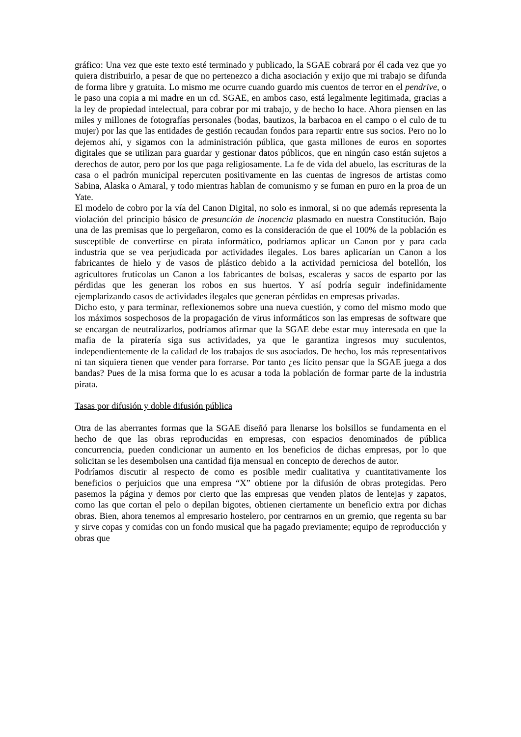gráfico: Una vez que este texto esté terminado y publicado, la SGAE cobrará por él cada vez que yo quiera distribuirlo, a pesar de que no pertenezco a dicha asociación y exijo que mi trabajo se difunda de forma libre y gratuita. Lo mismo me ocurre cuando guardo mis cuentos de terror en el pendrive, o le paso una copia a mi madre en un cd. SGAE, en ambos caso, está legalmente legitimada, gracias a la ley de propiedad intelectual, para cobrar por mi trabajo, y de hecho lo hace. Ahora piensen en las miles y millones de fotografías personales (bodas, bautizos, la barbacoa en el campo o el culo de tu mujer) por las que las entidades de gestión recaudan fondos para repartir entre sus socios. Pero no lo dejemos ahí, y sigamos con la administración pública, que gasta millones de euros en soportes digitales que se utilizan para guardar y gestionar datos públicos, que en ningún caso están sujetos a derechos de autor, pero por los que paga religiosamente. La fe de vida del abuelo, las escrituras de la casa o el padrón municipal repercuten positivamente en las cuentas de ingresos de artistas como Sabina, Alaska o Amaral, y todo mientras hablan de comunismo y se fuman en puro en la proa de un Yate.
El modelo de cobro por la vía del Canon Digital, no solo es inmoral, si no que además representa la violación del principio básico de presunción de inocencia plasmado en nuestra Constitución. Bajo una de las premisas que lo pergeñaron, como es la consideración de que el 100% de la población es susceptible de convertirse en pirata informático, podríamos aplicar un Canon por y para cada industria que se vea perjudicada por actividades ilegales. Los bares aplicarían un Canon a los fabricantes de hielo y de vasos de plástico debido a la actividad perniciosa del botellón, los agricultores frutícolas un Canon a los fabricantes de bolsas, escaleras y sacos de esparto por las pérdidas que les generan los robos en sus huertos. Y así podría seguir indefinidamente ejemplarizando casos de actividades ilegales que generan pérdidas en empresas privadas.
Dicho esto, y para terminar, reflexionemos sobre una nueva cuestión, y como del mismo modo que los máximos sospechosos de la propagación de virus informáticos son las empresas de software que se encargan de neutralizarlos, podríamos afirmar que la SGAE debe estar muy interesada en que la mafia de la piratería siga sus actividades, ya que le garantiza ingresos muy suculentos, independientemente de la calidad de los trabajos de sus asociados. De hecho, los más representativos ni tan siquiera tienen que vender para forrarse. Por tanto ¿es lícito pensar que la SGAE juega a dos bandas? Pues de la misa forma que lo es acusar a toda la población de formar parte de la industria pirata.
Tasas por difusión y doble difusión pública
Otra de las aberrantes formas que la SGAE diseñó para llenarse los bolsillos se fundamenta en el hecho de que las obras reproducidas en empresas, con espacios denominados de pública concurrencia, pueden condicionar un aumento en los beneficios de dichas empresas, por lo que solicitan se les desembolsen una cantidad fija mensual en concepto de derechos de autor.
Podríamos discutir al respecto de como es posible medir cualitativa y cuantitativamente los beneficios o perjuicios que una empresa “X” obtiene por la difusión de obras protegidas. Pero pasemos la página y demos por cierto que las empresas que venden platos de lentejas y zapatos, como las que cortan el pelo o depilan bigotes, obtienen ciertamente un beneficio extra por dichas obras. Bien, ahora tenemos al empresario hostelero, por centrarnos en un gremio, que regenta su bar y sirve copas y comidas con un fondo musical que ha pagado previamente; equipo de reproducción y obras que